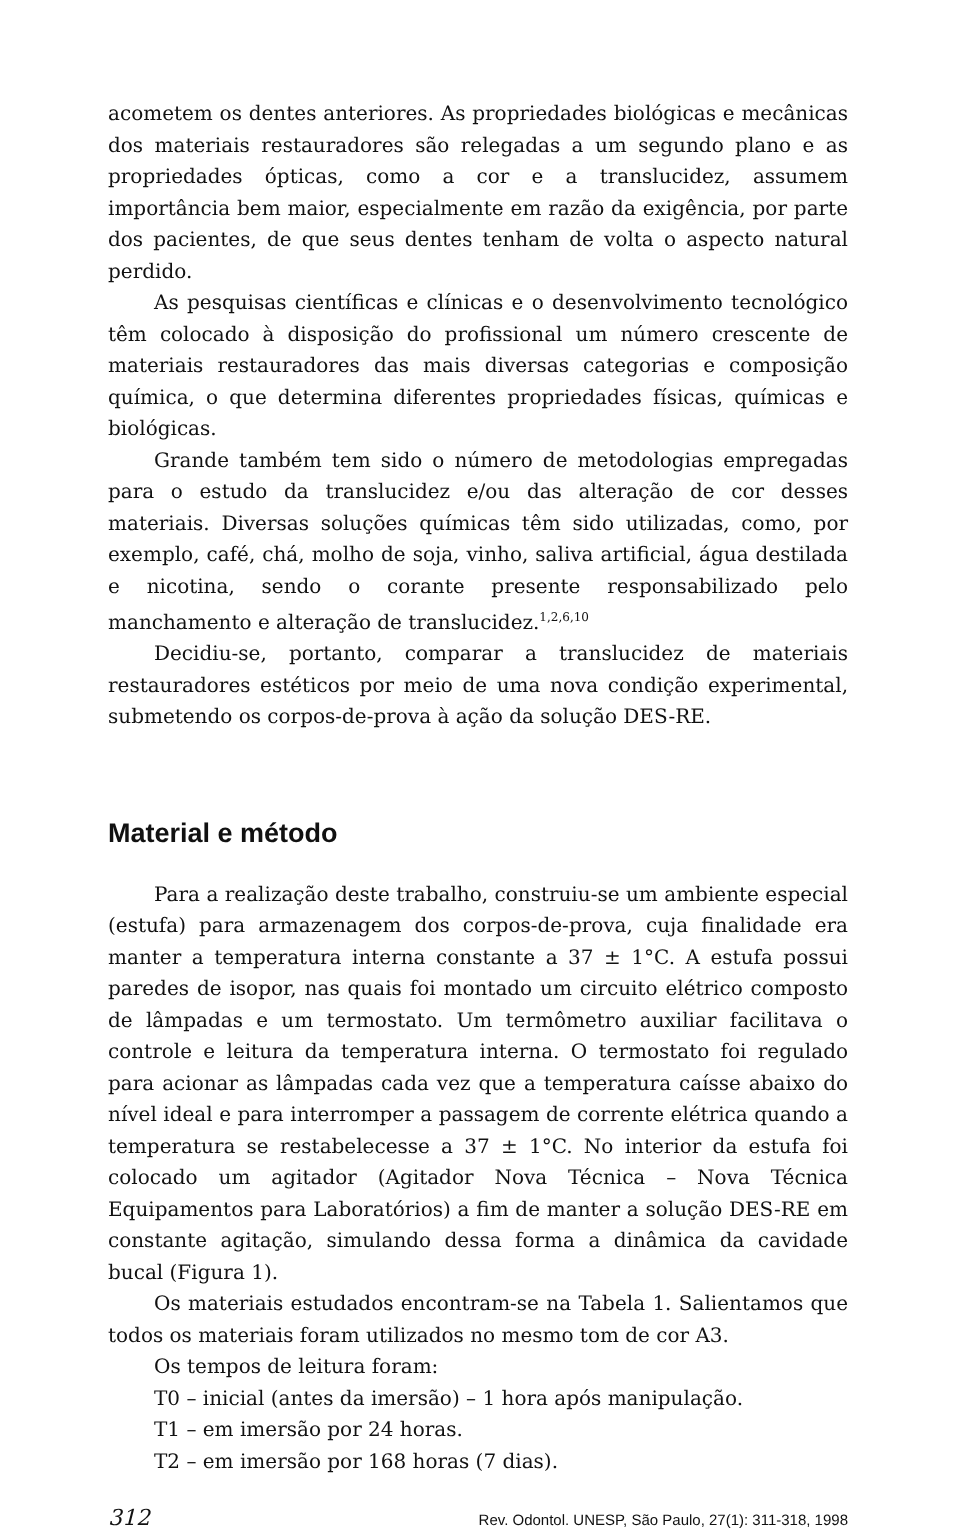acometem os dentes anteriores. As propriedades biológicas e mecânicas dos materiais restauradores são relegadas a um segundo plano e as propriedades ópticas, como a cor e a translucidez, assumem importância bem maior, especialmente em razão da exigência, por parte dos pacientes, de que seus dentes tenham de volta o aspecto natural perdido.
As pesquisas científicas e clínicas e o desenvolvimento tecnológico têm colocado à disposição do profissional um número crescente de materiais restauradores das mais diversas categorias e composição química, o que determina diferentes propriedades físicas, químicas e biológicas.
Grande também tem sido o número de metodologias empregadas para o estudo da translucidez e/ou das alteração de cor desses materiais. Diversas soluções químicas têm sido utilizadas, como, por exemplo, café, chá, molho de soja, vinho, saliva artificial, água destilada e nicotina, sendo o corante presente responsabilizado pelo manchamento e alteração de translucidez.<sup>1,2,6,10</sup>
Decidiu-se, portanto, comparar a translucidez de materiais restauradores estéticos por meio de uma nova condição experimental, submetendo os corpos-de-prova à ação da solução DES-RE.
Material e método
Para a realização deste trabalho, construiu-se um ambiente especial (estufa) para armazenagem dos corpos-de-prova, cuja finalidade era manter a temperatura interna constante a 37 ± 1°C. A estufa possui paredes de isopor, nas quais foi montado um circuito elétrico composto de lâmpadas e um termostato. Um termômetro auxiliar facilitava o controle e leitura da temperatura interna. O termostato foi regulado para acionar as lâmpadas cada vez que a temperatura caísse abaixo do nível ideal e para interromper a passagem de corrente elétrica quando a temperatura se restabelecesse a 37 ± 1°C. No interior da estufa foi colocado um agitador (Agitador Nova Técnica – Nova Técnica Equipamentos para Laboratórios) a fim de manter a solução DES-RE em constante agitação, simulando dessa forma a dinâmica da cavidade bucal (Figura 1).
Os materiais estudados encontram-se na Tabela 1. Salientamos que todos os materiais foram utilizados no mesmo tom de cor A3.
Os tempos de leitura foram:
T0 – inicial (antes da imersão) – 1 hora após manipulação.
T1 – em imersão por 24 horas.
T2 – em imersão por 168 horas (7 dias).
312 Rev. Odontol. UNESP, São Paulo, 27(1): 311-318, 1998